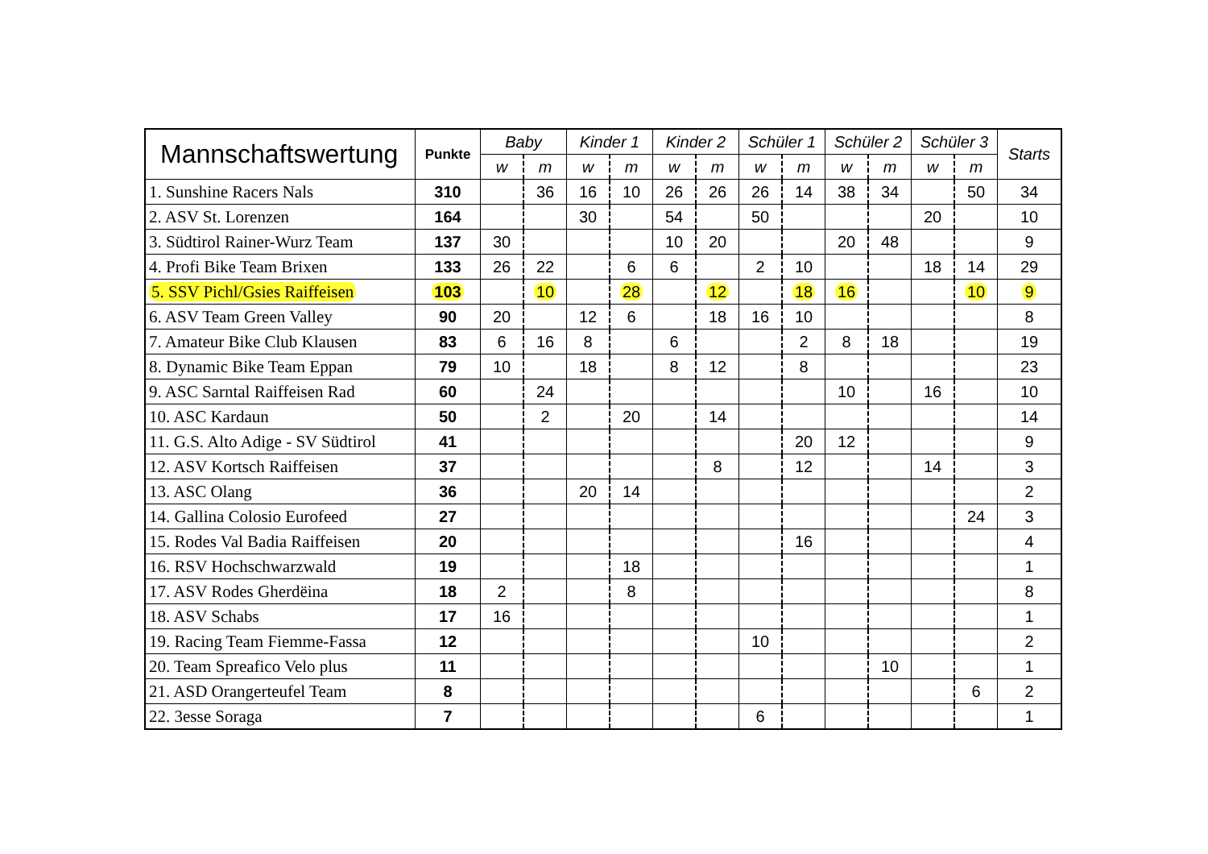| Mannschaftswertung | Punkte | Baby | | Kinder 1 | | Kinder 2 | | Schüler 1 | | Schüler 2 | | Schüler 3 | | Starts |
| --- | --- | --- | --- | --- | --- | --- | --- | --- | --- | --- | --- | --- | --- | --- |
| | | w | m | w | m | w | m | w | m | w | m | w | m | |
| 1. Sunshine Racers Nals | 310 | | 36 | 16 | 10 | 26 | 26 | 26 | 14 | 38 | 34 | | 50 | 34 |
| 2. ASV St. Lorenzen | 164 | | | 30 | | 54 | | 50 | | | | 20 | | 10 |
| 3. Südtirol Rainer-Wurz Team | 137 | 30 | | | | 10 | 20 | | | 20 | 48 | | | 9 |
| 4. Profi Bike Team Brixen | 133 | 26 | 22 | | 6 | 6 | | 2 | 10 | | | 18 | 14 | 29 |
| 5. SSV Pichl/Gsies Raiffeisen | 103 | | 10 | | 28 | | 12 | | 18 | 16 | | | 10 | 9 |
| 6. ASV Team Green Valley | 90 | 20 | | 12 | 6 | | 18 | 16 | 10 | | | | | 8 |
| 7. Amateur Bike Club Klausen | 83 | 6 | 16 | 8 | | 6 | | | 2 | 8 | 18 | | | 19 |
| 8. Dynamic Bike Team Eppan | 79 | 10 | | 18 | | 8 | 12 | | 8 | | | | | 23 |
| 9. ASC Sarntal Raiffeisen Rad | 60 | | 24 | | | | | | | 10 | | 16 | | 10 |
| 10. ASC Kardaun | 50 | | 2 | | 20 | | 14 | | | | | | | 14 |
| 11. G.S. Alto Adige - SV Südtirol | 41 | | | | | | | | 20 | 12 | | | | 9 |
| 12. ASV Kortsch Raiffeisen | 37 | | | | | | 8 | | 12 | | | 14 | | 3 |
| 13. ASC Olang | 36 | | | 20 | 14 | | | | | | | | | 2 |
| 14. Gallina Colosio Eurofeed | 27 | | | | | | | | | | | | 24 | 3 |
| 15. Rodes Val Badia Raiffeisen | 20 | | | | | | | | 16 | | | | | 4 |
| 16. RSV Hochschwarzwald | 19 | | | | 18 | | | | | | | | | 1 |
| 17. ASV Rodes Gherdëina | 18 | 2 | | | 8 | | | | | | | | | 8 |
| 18. ASV Schabs | 17 | 16 | | | | | | | | | | | | 1 |
| 19. Racing Team Fiemme-Fassa | 12 | | | | | | | 10 | | | | | | 2 |
| 20. Team Spreafico Velo plus | 11 | | | | | | | | | | 10 | | | 1 |
| 21. ASD Orangerteufel Team | 8 | | | | | | | | | | | | 6 | 2 |
| 22. 3esse Soraga | 7 | | | | | | | 6 | | | | | | 1 |